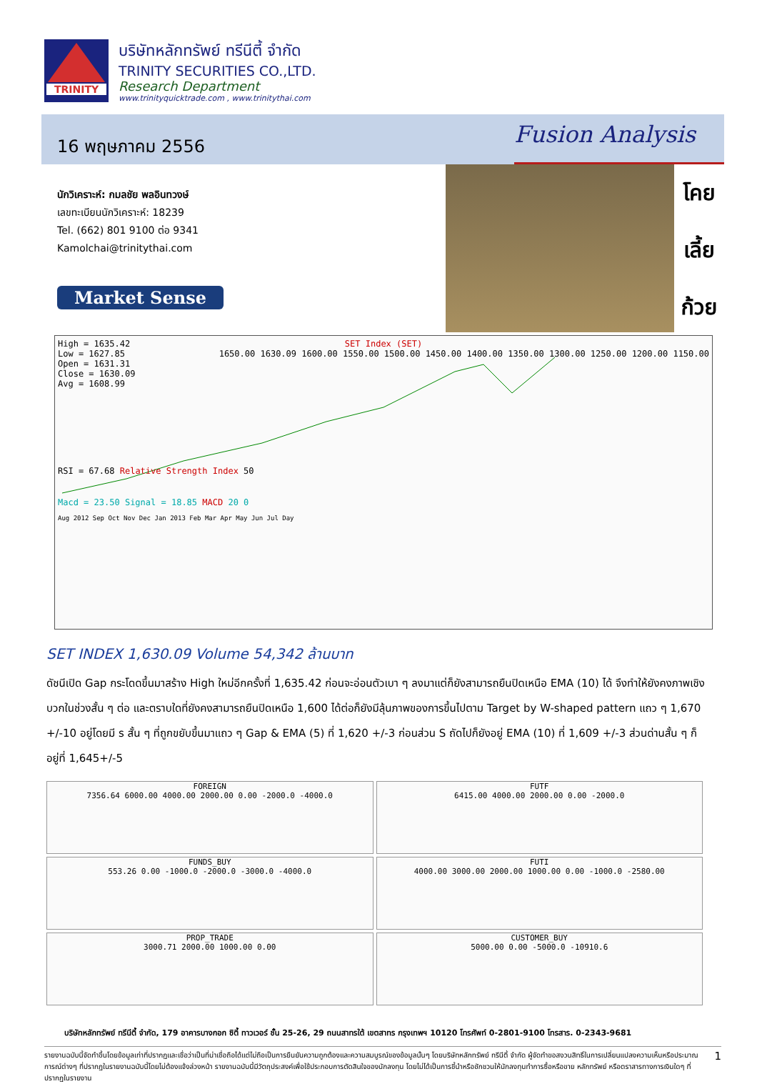TRINITY
บริษัทหลักทรัพย์ ทรีนีตี้ จำกัด
TRINITY SECURITIES CO.,LTD.
Research Department
www.trinityquicktrade.com , www.trinitythai.com
16 พฤษภาคม 2556
Fusion Analysis
นักวิเคราะห์: กมลชัย พลอินทวงษ์
เลขทะเบียนนักวิเคราะห์: 18239
Tel. (662) 801 9100 ต่อ 9341
Kamolchai@trinitythai.com
Market Sense
โคย เลี้ย ก้วย
High = 1635.42
Low = 1627.85
Open = 1631.31
Close = 1630.09
Avg = 1608.99
SET Index (SET)
1650.00 1630.09 1600.00 1550.00 1500.00 1450.00 1400.00 1350.00 1300.00 1250.00 1200.00 1150.00
RSI = 67.68 Relative Strength Index 50
Macd = 23.50 Signal = 18.85 MACD 20 0
Aug 2012 Sep Oct Nov Dec Jan 2013 Feb Mar Apr May Jun Jul Day
SET INDEX 1,630.09 Volume 54,342 ล้านบาท
ดัชนีเปิด Gap กระโดดขึ้นมาสร้าง High ใหม่อีกครั้งที่ 1,635.42 ก่อนจะอ่อนตัวเบา ๆ ลงมาแต่ก็ยังสามารถยืนปิดเหนือ EMA (10) ได้ จึงทำให้ยังคงภาพเชิงบวกในช่วงสั้น ๆ ต่อ และตราบใดที่ยังคงสามารถยืนปิดเหนือ 1,600 ได้ต่อก็ยังมีลุ้นภาพของการขึ้นไปตาม Target by W-shaped pattern แถว ๆ 1,670 +/-10 อยู่โดยมี s สั้น ๆ ที่ถูกขยับขึ้นมาแถว ๆ Gap & EMA (5) ที่ 1,620 +/-3 ก่อนส่วน S ถัดไปก็ยังอยู่ EMA (10) ที่ 1,609 +/-3 ส่วนด่านสั้น ๆ ก็อยู่ที่ 1,645+/-5
FOREIGN
7356.64 6000.00 4000.00 2000.00 0.00 -2000.0 -4000.0
FUTF
6415.00 4000.00 2000.00 0.00 -2000.0
FUNDS_BUY
553.26 0.00 -1000.0 -2000.0 -3000.0 -4000.0
FUTI
4000.00 3000.00 2000.00 1000.00 0.00 -1000.0 -2580.00
PROP_TRADE
3000.71 2000.00 1000.00 0.00
CUSTOMER_BUY
5000.00 0.00 -5000.0 -10910.6
บริษัทหลักทรัพย์ ทรีนีตี้ จำกัด, 179 อาคารบางกอก ซิตี้ ทาวเวอร์ ชั้น 25-26, 29 ถนนสาทรใต้ เขตสาทร กรุงเทพฯ 10120 โทรศัพท์ 0-2801-9100 โทรสาร. 0-2343-9681
รายงานฉบับนี้จัดทำขึ้นโดยข้อมูลเท่าที่ปรากฏและเชื่อว่าเป็นที่น่าเชื่อถือได้แต่ไม่ถือเป็นการยืนยันความถูกต้องและความสมบูรณ์ของข้อมูลนั้นๆ โดยบริษัทหลักทรัพย์ ทรีนีตี้ จำกัด ผู้จัดทำขอสงวนสิทธิ์ในการเปลี่ยนแปลงความเห็นหรือประมาณการณ์ต่างๆ ที่ปรากฏในรายงานฉบับนี้โดยไม่ต้องแจ้งล่วงหน้า รายงานฉบับนี้มีวัตถุประสงค์เพื่อใช้ประกอบการตัดสินใจของนักลงทุน โดยไม่ได้เป็นการชี้นำหรือชักชวนให้นักลงทุนทำการซื้อหรือขาย หลักทรัพย์ หรือตราสารทางการเงินใดๆ ที่ปรากฏในรายงาน
1